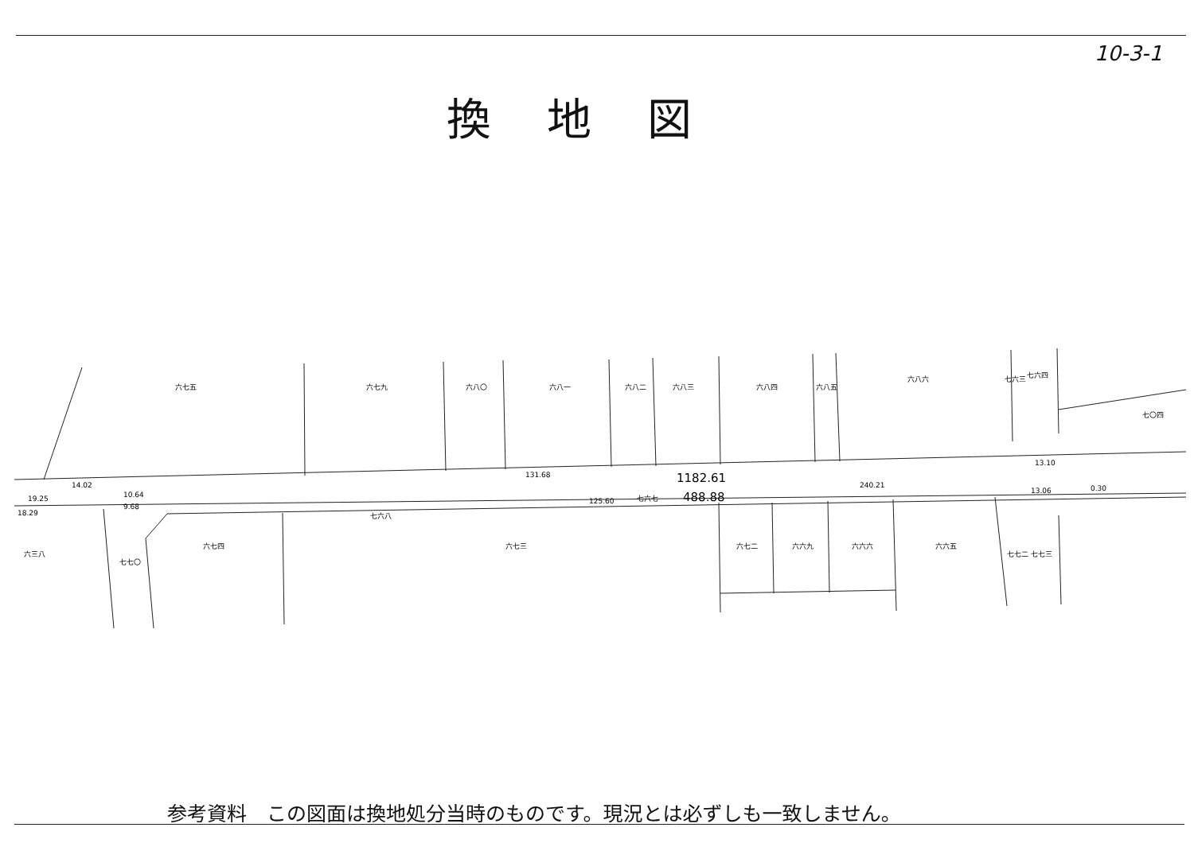10-3-1
換地図
六七五
六七九
六八〇
六八一
六八二
六八三
六八四
六八五
六八六
七〇四
七六三
七六四
131.68
1182.61
488.88
240.21
125.60
13.10
13.06
0.30
14.02
19.25
18.29
10.64
9.68
七六八
六三八
七七〇
六七四
六七三
六七二
六六九
六六六
六六五
七七二
七七三
七六七
参考資料　この図面は換地処分当時のものです。現況とは必ずしも一致しません。